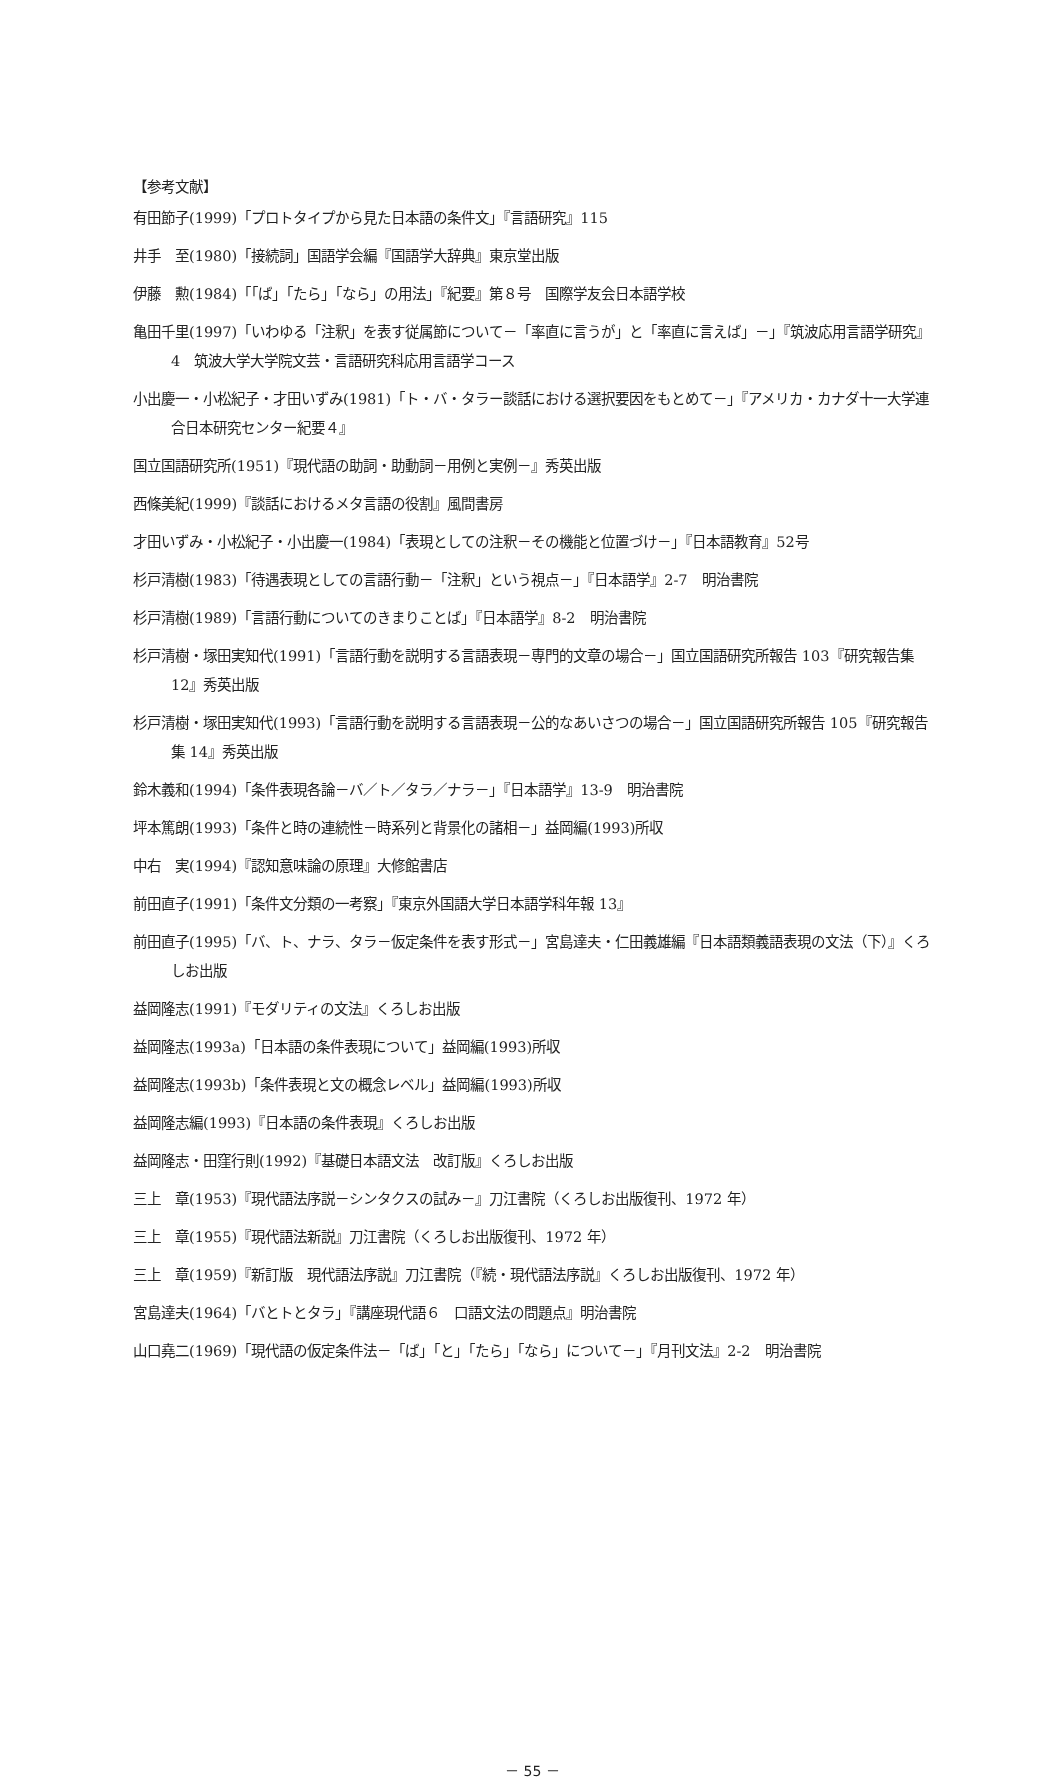【参考文献】
有田節子(1999)「プロトタイプから見た日本語の条件文」『言語研究』115
井手　至(1980)「接続詞」国語学会編『国語学大辞典』東京堂出版
伊藤　勲(1984)「「ば」「たら」「なら」の用法」『紀要』第８号　国際学友会日本語学校
亀田千里(1997)「いわゆる「注釈」を表す従属節について－「率直に言うが」と「率直に言えば」－」『筑波応用言語学研究』4　筑波大学大学院文芸・言語研究科応用言語学コース
小出慶一・小松紀子・才田いずみ(1981)「ト・バ・タラー談話における選択要因をもとめて－」『アメリカ・カナダ十一大学連合日本研究センター紀要４』
国立国語研究所(1951)『現代語の助詞・助動詞－用例と実例－』秀英出版
西條美紀(1999)『談話におけるメタ言語の役割』風間書房
才田いずみ・小松紀子・小出慶一(1984)「表現としての注釈－その機能と位置づけ－」『日本語教育』52号
杉戸清樹(1983)「待遇表現としての言語行動－「注釈」という視点－」『日本語学』2-7　明治書院
杉戸清樹(1989)「言語行動についてのきまりことば」『日本語学』8-2　明治書院
杉戸清樹・塚田実知代(1991)「言語行動を説明する言語表現－専門的文章の場合－」国立国語研究所報告 103『研究報告集 12』秀英出版
杉戸清樹・塚田実知代(1993)「言語行動を説明する言語表現－公的なあいさつの場合－」国立国語研究所報告 105『研究報告集 14』秀英出版
鈴木義和(1994)「条件表現各論－バ／ト／タラ／ナラ－」『日本語学』13-9　明治書院
坪本篤朗(1993)「条件と時の連続性－時系列と背景化の諸相－」益岡編(1993)所収
中右　実(1994)『認知意味論の原理』大修館書店
前田直子(1991)「条件文分類の一考察」『東京外国語大学日本語学科年報 13』
前田直子(1995)「バ、ト、ナラ、タラ－仮定条件を表す形式－」宮島達夫・仁田義雄編『日本語類義語表現の文法（下）』くろしお出版
益岡隆志(1991)『モダリティの文法』くろしお出版
益岡隆志(1993a)「日本語の条件表現について」益岡編(1993)所収
益岡隆志(1993b)「条件表現と文の概念レベル」益岡編(1993)所収
益岡隆志編(1993)『日本語の条件表現』くろしお出版
益岡隆志・田窪行則(1992)『基礎日本語文法　改訂版』くろしお出版
三上　章(1953)『現代語法序説－シンタクスの試み－』刀江書院（くろしお出版復刊、1972 年）
三上　章(1955)『現代語法新説』刀江書院（くろしお出版復刊、1972 年）
三上　章(1959)『新訂版　現代語法序説』刀江書院（『続・現代語法序説』くろしお出版復刊、1972 年）
宮島達夫(1964)「バとトとタラ」『講座現代語６　口語文法の問題点』明治書院
山口堯二(1969)「現代語の仮定条件法－「ば」「と」「たら」「なら」について－」『月刊文法』2-2　明治書院
－ 55 －